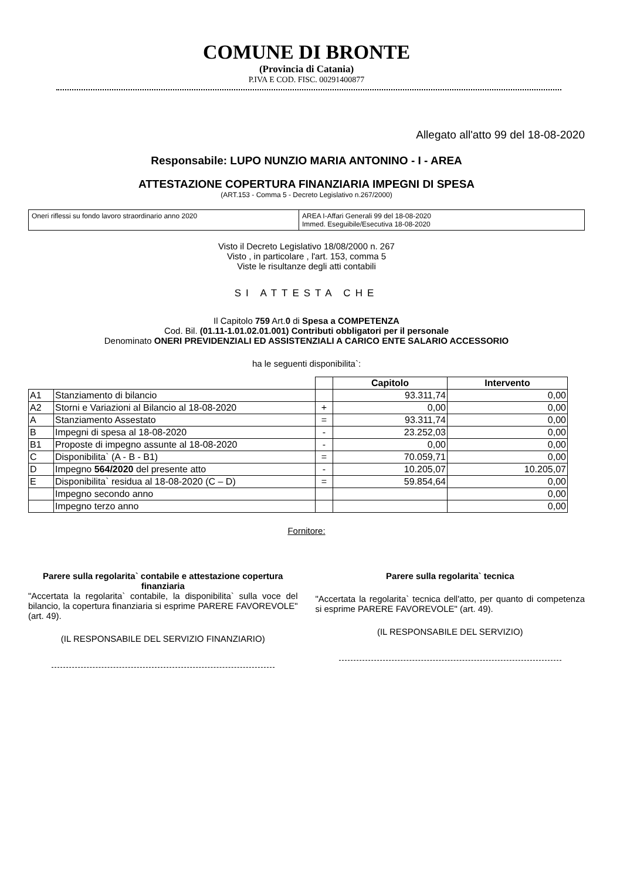COMUNE DI BRONTE
(Provincia di Catania)
P.IVA E COD. FISC. 00291400877
Allegato all'atto 99 del 18-08-2020
Responsabile: LUPO NUNZIO MARIA ANTONINO - I - AREA
ATTESTAZIONE COPERTURA FINANZIARIA IMPEGNI DI SPESA
(ART.153 - Comma 5 - Decreto Legislativo n.267/2000)
Oneri riflessi su fondo lavoro straordinario anno 2020 AREA I-Affari Generali 99 del 18-08-2020
Immed. Eseguibile/Esecutiva 18-08-2020
Visto il Decreto Legislativo 18/08/2000 n. 267
Visto , in particolare , l'art. 153, comma 5
Viste le risultanze degli atti contabili
SI ATTESTA CHE
Il Capitolo 759 Art.0 di Spesa a COMPETENZA
Cod. Bil. (01.11-1.01.02.01.001) Contributi obbligatori per il personale
Denominato ONERI PREVIDENZIALI ED ASSISTENZIALI A CARICO ENTE SALARIO ACCESSORIO
ha le seguenti disponibilita`:
| | | | Capitolo | Intervento |
| --- | --- | --- | --- | --- |
| A1 | Stanziamento di bilancio | | 93.311,74 | 0,00 |
| A2 | Storni e Variazioni al Bilancio al 18-08-2020 | + | 0,00 | 0,00 |
| A | Stanziamento Assestato | = | 93.311,74 | 0,00 |
| B | Impegni di spesa al 18-08-2020 | - | 23.252,03 | 0,00 |
| B1 | Proposte di impegno assunte al 18-08-2020 | - | 0,00 | 0,00 |
| C | Disponibilita` (A - B - B1) | = | 70.059,71 | 0,00 |
| D | Impegno 564/2020 del presente atto | - | 10.205,07 | 10.205,07 |
| E | Disponibilita` residua al 18-08-2020 (C – D) | = | 59.854,64 | 0,00 |
| | Impegno secondo anno | | | 0,00 |
| | Impegno terzo anno | | | 0,00 |
Fornitore:
Parere sulla regolarita` contabile e attestazione copertura finanziaria
"Accertata la regolarita` contabile, la disponibilita` sulla voce del bilancio, la copertura finanziaria si esprime PARERE FAVOREVOLE" (art. 49).
(IL RESPONSABILE DEL SERVIZIO FINANZIARIO)
Parere sulla regolarita` tecnica
"Accertata la regolarita` tecnica dell'atto, per quanto di competenza si esprime PARERE FAVOREVOLE" (art. 49).
(IL RESPONSABILE DEL SERVIZIO)